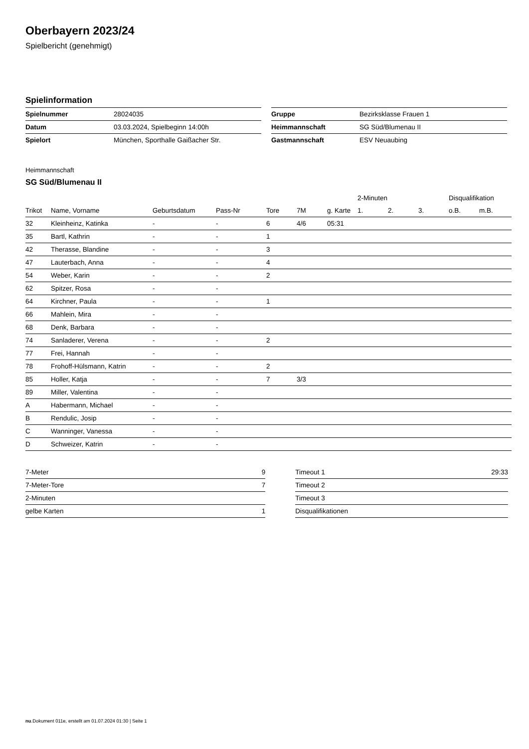Oberbayern 2023/24
Spielbericht (genehmigt)
Spielinformation
| Spielnummer | 28024035 |
| Datum | 03.03.2024, Spielbeginn 14:00h |
| Spielort | München, Sporthalle Gaißacher Str. |
| Gruppe | Bezirksklasse Frauen 1 |
| Heimmannschaft | SG Süd/Blumenau II |
| Gastmannschaft | ESV Neuaubing |
Heimmannschaft
SG Süd/Blumenau II
| | | | | | | | 2-Minuten | | | Disqualifikation | |
| Trikot | Name, Vorname | Geburtsdatum | Pass-Nr | Tore | 7M | g. Karte | 1. | 2. | 3. | o.B. | m.B. |
| 32 | Kleinheinz, Katinka | - | - | 6 | 4/6 | 05:31 | | | | | |
| 35 | Bartl, Kathrin | - | - | 1 | | | | | | | |
| 42 | Therasse, Blandine | - | - | 3 | | | | | | | |
| 47 | Lauterbach, Anna | - | - | 4 | | | | | | | |
| 54 | Weber, Karin | - | - | 2 | | | | | | | |
| 62 | Spitzer, Rosa | - | - | | | | | | | | |
| 64 | Kirchner, Paula | - | - | 1 | | | | | | | |
| 66 | Mahlein, Mira | - | - | | | | | | | | |
| 68 | Denk, Barbara | - | - | | | | | | | | |
| 74 | Sanladerer, Verena | - | - | 2 | | | | | | | |
| 77 | Frei, Hannah | - | - | | | | | | | | |
| 78 | Frohoff-Hülsmann, Katrin | - | - | 2 | | | | | | | |
| 85 | Holler, Katja | - | - | 7 | 3/3 | | | | | | |
| 89 | Miller, Valentina | - | - | | | | | | | | |
| A | Habermann, Michael | - | - | | | | | | | | |
| B | Rendulic, Josip | - | - | | | | | | | | |
| C | Wanninger, Vanessa | - | - | | | | | | | | |
| D | Schweizer, Katrin | - | - | | | | | | | | |
| 7-Meter | 9 |
| 7-Meter-Tore | 7 |
| 2-Minuten | |
| gelbe Karten | 1 |
| Timeout 1 | 29:33 |
| Timeout 2 | |
| Timeout 3 | |
| Disqualifikationen | |
nu.Dokument 011e, erstellt am 01.07.2024 01:30 | Seite 1